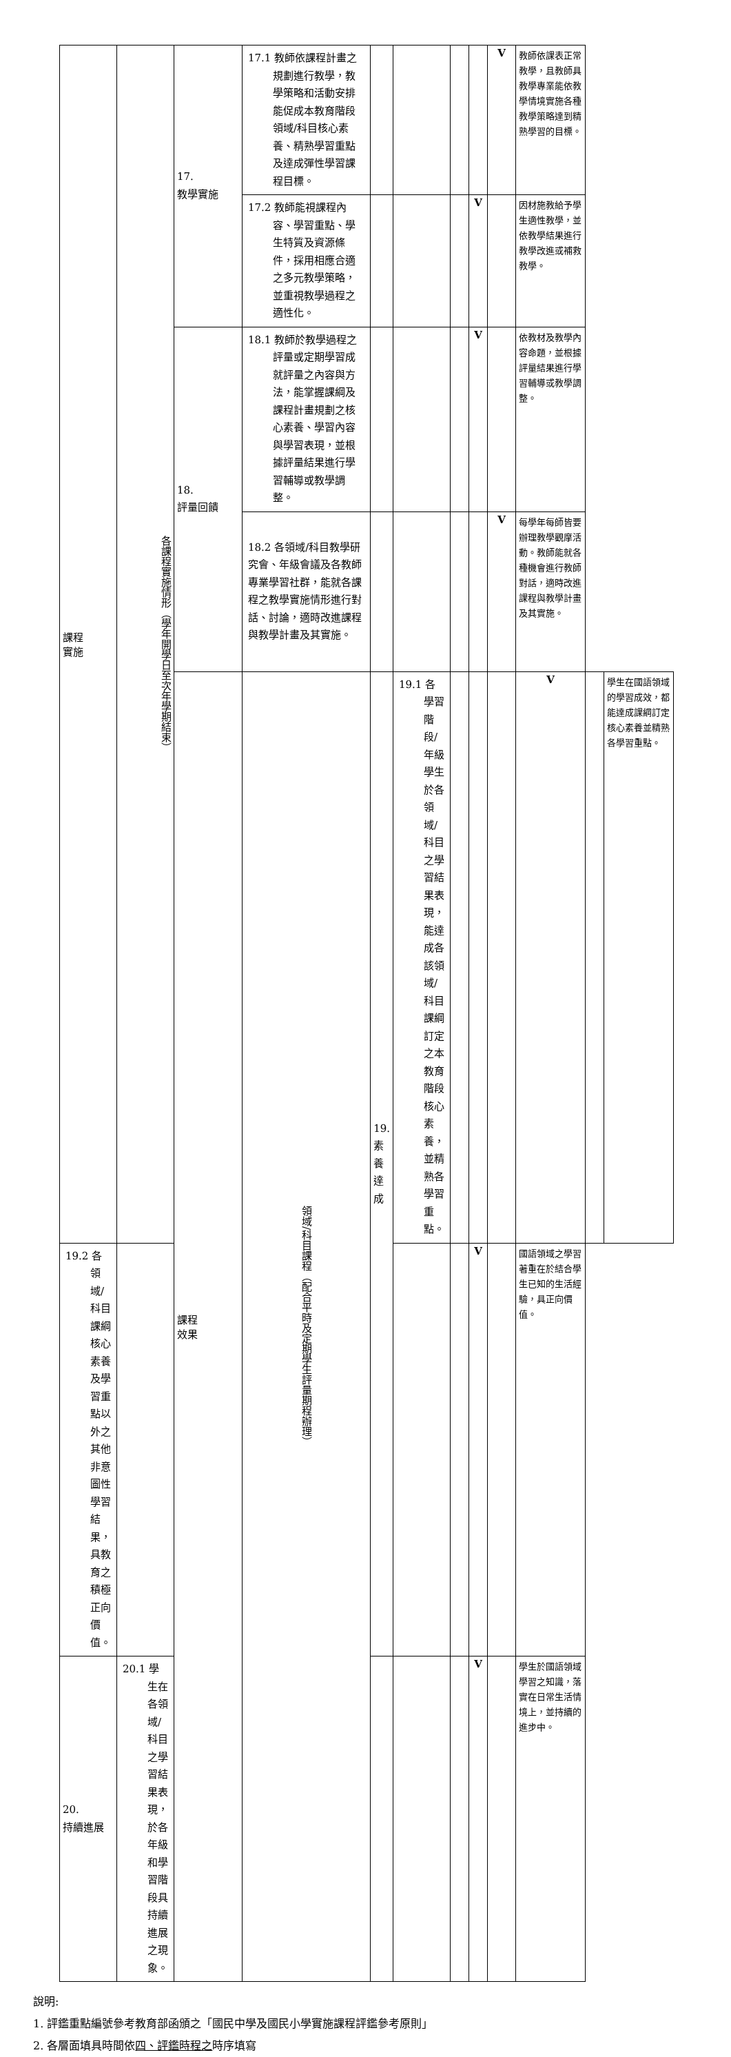| 課程 實施 | 各課程實施情形（學年開學日至次年學期結束） | 17. 教學實施 | 17.1 教師依課程計畫之規劃進行教學，教學策略和活動安排能促成本教育階段領域/科目核心素養、精熟學習重點及達成彈性學習課程目標。 | | | | | V | 教師依課表正常教學，且教師具教學專業能依教學情境實施各種教學策略達到精熟學習的目標。 | | |
| | | | 17.2 教師能視課程內容、學習重點、學生特質及資源條件，採用相應合適之多元教學策略，並重視教學過程之適性化。 | | | | V | | 因材施教給予學生適性教學，並依教學結果進行教學改進或補救教學。 | | |
| | | 18. 評量回饋 | 18.1 教師於教學過程之評量或定期學習成就評量之內容與方法，能掌握課綱及課程計畫規劃之核心素養、學習內容與學習表現，並根據評量結果進行學習輔導或教學調整。 | | | | V | | 依教材及教學內容命題，並根據評量結果進行學習輔導或教學調整。 | | |
| | | | 18.2 各領域/科目教學研究會、年級會議及各教師專業學習社群，能就各課程之教學實施情形進行對話、討論，適時改進課程與教學計畫及其實施。 | | | | | V | 每學年每師皆要辦理教學觀摩活動。教師能就各種機會進行教師對話，適時改進課程與教學計畫及其實施。 | | |
| | | 課程 效果 | 領域/科目課程（配合平時及定期學生評量期程辦理） | 19. 素養達成 | 19.1 各學習階段/年級學生於各領域/科目之學習結果表現，能達成各該領域/科目課綱訂定之本教育階段核心素養，並精熟各學習重點。 | | | | V | | 學生在國語領域的學習成效，都能達成課綱訂定核心素養並精熟各學習重點。 |
| 19.2 各領域/科目課綱核心素養及學習重點以外之其他非意圖性學習結果，具教育之積極正向價值。 | | | | | | | V | | 國語領域之學習著重在於結合學生已知的生活經驗，具正向價值。 | | |
| 20. 持續進展 | 20.1 學生在各領域/科目之學習結果表現，於各年級和學習階段具持續進展之現象。 | | | | | | V | | 學生於國語領域學習之知識，落實在日常生活情境上，並持續的進步中。 | | |
說明:
1. 評鑑重點編號參考教育部函頒之「國民中學及國民小學實施課程評鑑參考原則」
2. 各層面填具時間依四、評鑑時程之時序填寫